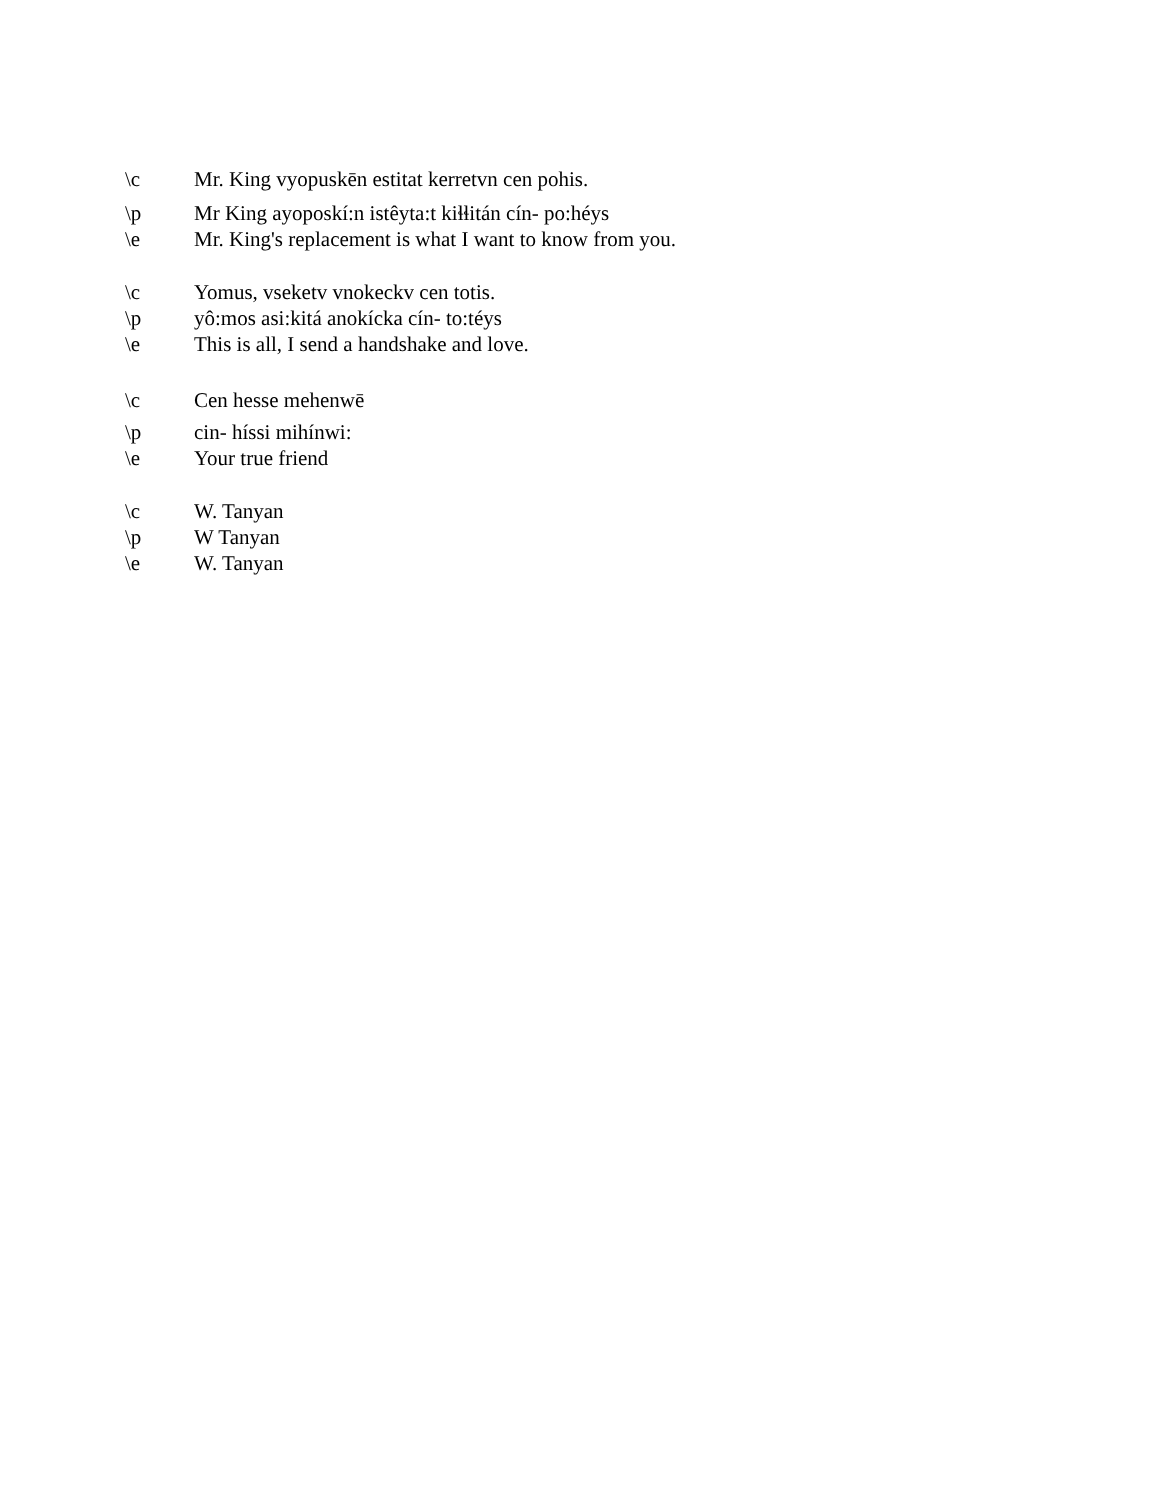\c Mr. King vyopuskēn estitat kerretvn cen pohis.
\p Mr King ayoposkí:n istêyta:t kiɬɬitán cín- po:héys
\e Mr. King's replacement is what I want to know from you.
\c Yomus, vseketv vnokeckv cen totis.
\p yô:mos asi:kitá anokícka cín- to:téys
\e This is all, I send a handshake and love.
\c Cen hesse mehenwē
\p cin- híssi mihínwi:
\e Your true friend
\c W. Tanyan
\p W Tanyan
\e W. Tanyan